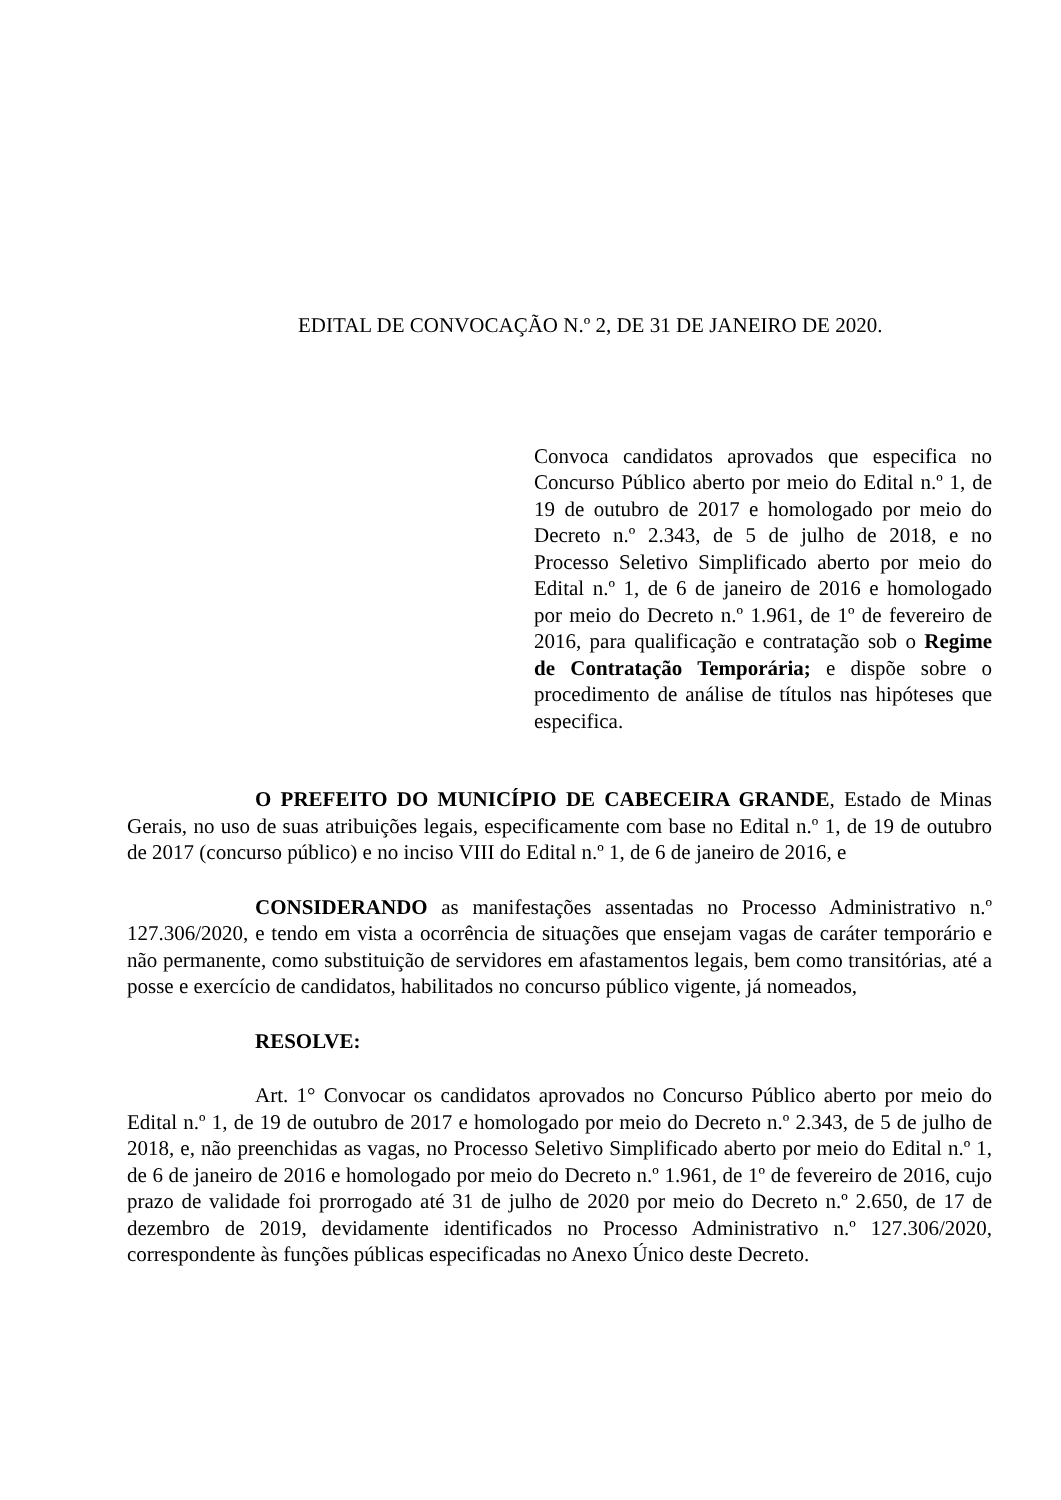EDITAL DE CONVOCAÇÃO N.º 2, DE 31 DE JANEIRO DE 2020.
Convoca candidatos aprovados que especifica no Concurso Público aberto por meio do Edital n.º 1, de 19 de outubro de 2017 e homologado por meio do Decreto n.º 2.343, de 5 de julho de 2018, e no Processo Seletivo Simplificado aberto por meio do Edital n.º 1, de 6 de janeiro de 2016 e homologado por meio do Decreto n.º 1.961, de 1º de fevereiro de 2016, para qualificação e contratação sob o Regime de Contratação Temporária; e dispõe sobre o procedimento de análise de títulos nas hipóteses que especifica.
O PREFEITO DO MUNICÍPIO DE CABECEIRA GRANDE, Estado de Minas Gerais, no uso de suas atribuições legais, especificamente com base no Edital n.º 1, de 19 de outubro de 2017 (concurso público) e no inciso VIII do Edital n.º 1, de 6 de janeiro de 2016, e
CONSIDERANDO as manifestações assentadas no Processo Administrativo n.º 127.306/2020, e tendo em vista a ocorrência de situações que ensejam vagas de caráter temporário e não permanente, como substituição de servidores em afastamentos legais, bem como transitórias, até a posse e exercício de candidatos, habilitados no concurso público vigente, já nomeados,
RESOLVE:
Art. 1° Convocar os candidatos aprovados no Concurso Público aberto por meio do Edital n.º 1, de 19 de outubro de 2017 e homologado por meio do Decreto n.º 2.343, de 5 de julho de 2018, e, não preenchidas as vagas, no Processo Seletivo Simplificado aberto por meio do Edital n.º 1, de 6 de janeiro de 2016 e homologado por meio do Decreto n.º 1.961, de 1º de fevereiro de 2016, cujo prazo de validade foi prorrogado até 31 de julho de 2020 por meio do Decreto n.º 2.650, de 17 de dezembro de 2019, devidamente identificados no Processo Administrativo n.º 127.306/2020, correspondente às funções públicas especificadas no Anexo Único deste Decreto.